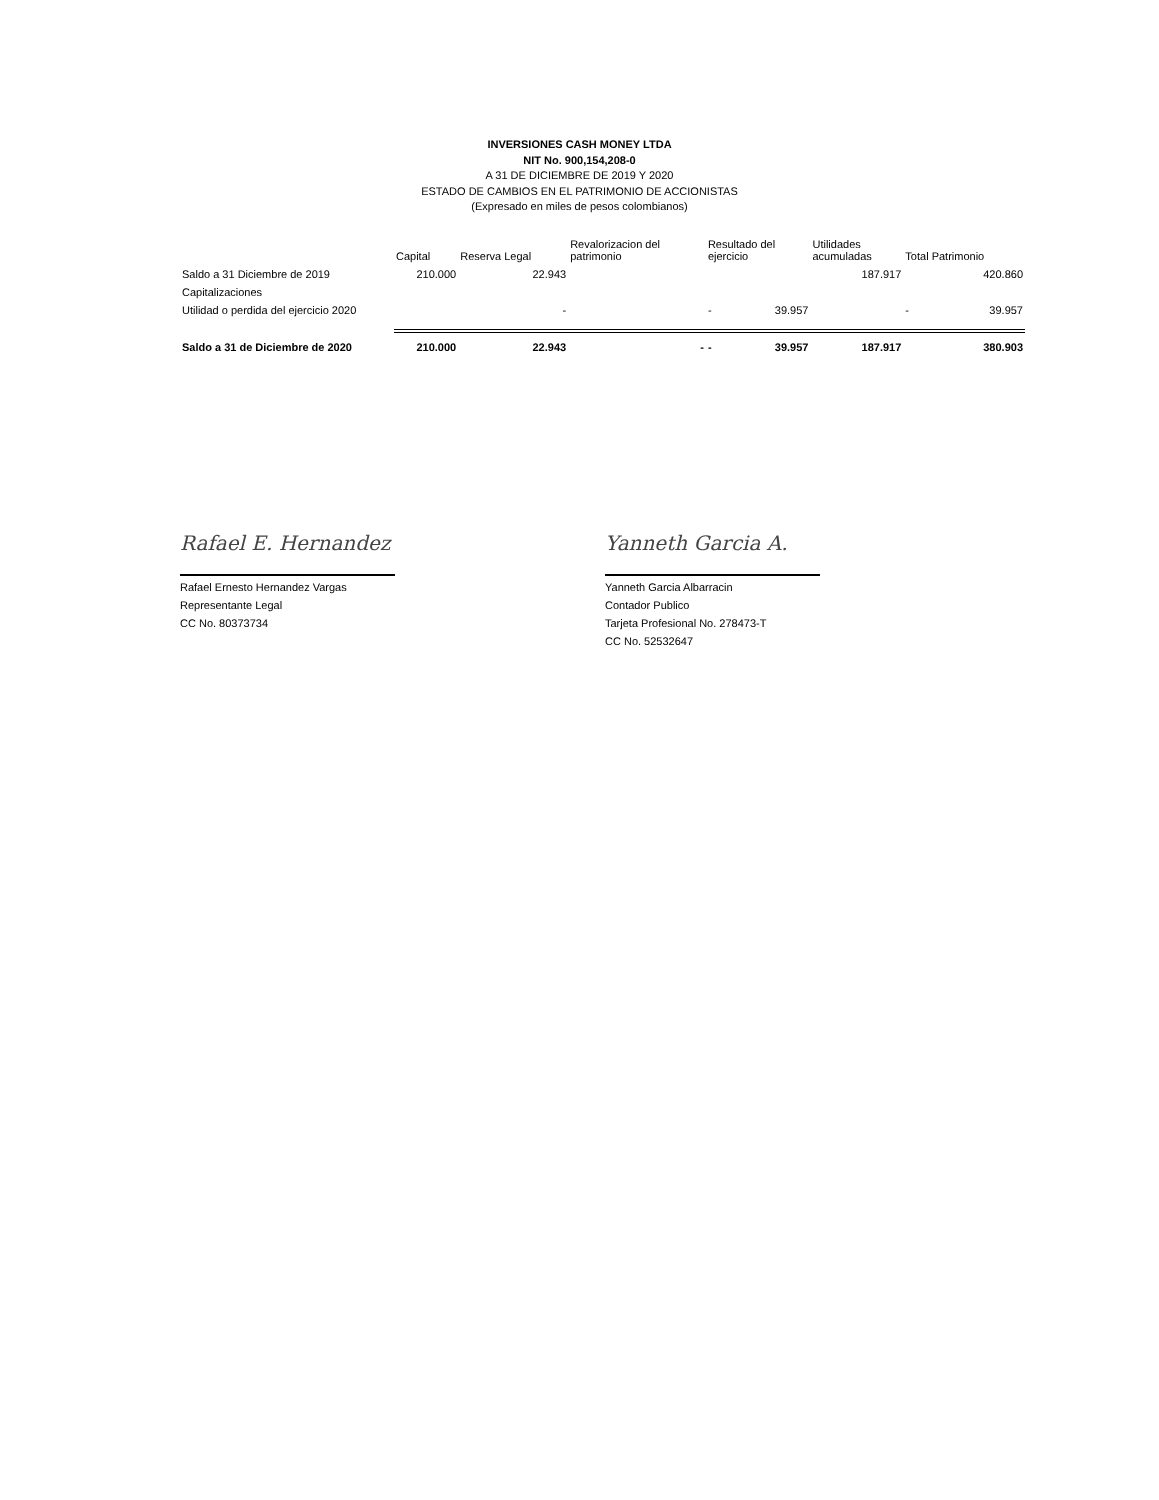INVERSIONES CASH MONEY LTDA
NIT No. 900,154,208-0
A 31 DE DICIEMBRE DE 2019 Y 2020
ESTADO DE CAMBIOS EN EL PATRIMONIO DE ACCIONISTAS
(Expresado en miles de pesos colombianos)
| | Capital | Reserva Legal | Revalorizacion del patrimonio | Resultado del ejercicio | | Utilidades acumuladas | Total Patrimonio | |
| --- | --- | --- | --- | --- | --- | --- | --- | --- |
| Saldo a 31 Diciembre de 2019 | 210.000 | 22.943 | | | | 187.917 | | 420.860 |
| Capitalizaciones | | | | | | | | |
| Utilidad o perdida del ejercicio 2020 | | - | | - | 39.957 | | - | 39.957 |
| Saldo a 31 de Diciembre de 2020 | 210.000 | 22.943 | - | - | 39.957 | 187.917 | 380.903 | |
Rafael E. Hernandez
Rafael Ernesto Hernandez Vargas
Representante Legal
CC No. 80373734
Yanneth Garcia A.
Yanneth Garcia Albarracin
Contador Publico
Tarjeta Profesional No. 278473-T
CC No. 52532647